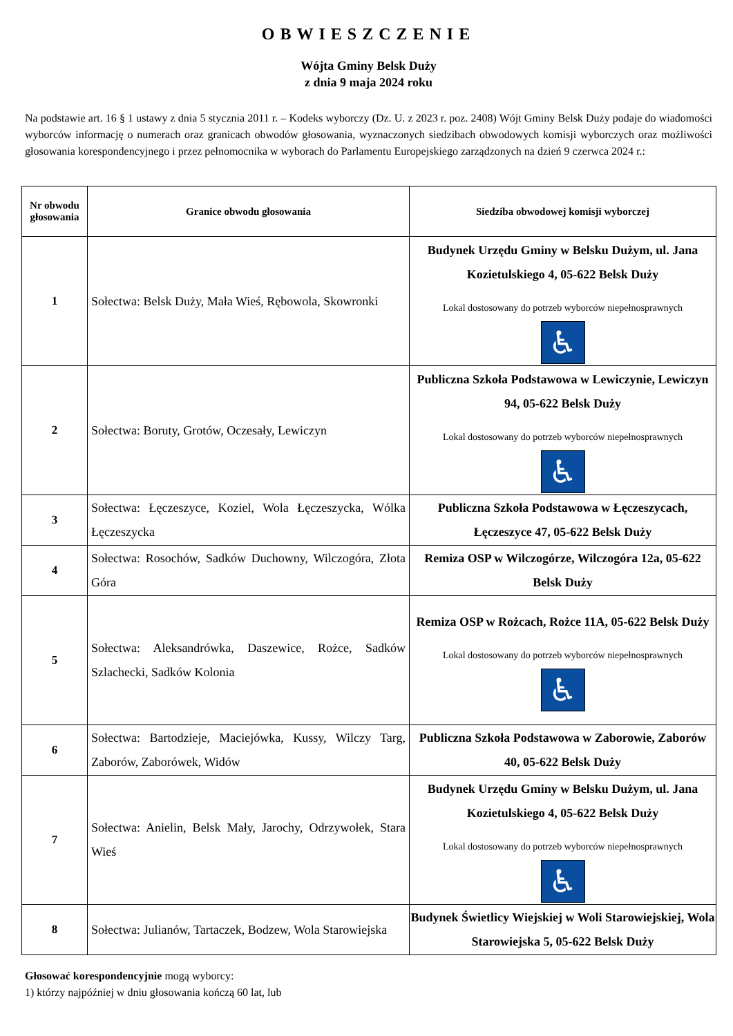OBWIESZCZENIE
Wójta Gminy Belsk Duży
z dnia 9 maja 2024 roku
Na podstawie art. 16 § 1 ustawy z dnia 5 stycznia 2011 r. – Kodeks wyborczy (Dz. U. z 2023 r. poz. 2408) Wójt Gminy Belsk Duży podaje do wiadomości wyborców informację o numerach oraz granicach obwodów głosowania, wyznaczonych siedzibach obwodowych komisji wyborczych oraz możliwości głosowania korespondencyjnego i przez pełnomocnika w wyborach do Parlamentu Europejskiego zarządzonych na dzień 9 czerwca 2024 r.:
| Nr obwodu głosowania | Granice obwodu głosowania | Siedziba obwodowej komisji wyborczej |
| --- | --- | --- |
| 1 | Sołectwa: Belsk Duży, Mała Wieś, Rębowola, Skowronki | Budynek Urzędu Gminy w Belsku Dużym, ul. Jana Kozietulskiego 4, 05-622 Belsk Duży Lokal dostosowany do potrzeb wyborców niepełnosprawnych ♿ |
| 2 | Sołectwa: Boruty, Grotów, Oczesały, Lewiczyn | Publiczna Szkoła Podstawowa w Lewiczynie, Lewiczyn 94, 05-622 Belsk Duży Lokal dostosowany do potrzeb wyborców niepełnosprawnych ♿ |
| 3 | Sołectwa: Łęczeszyce, Koziel, Wola Łęczeszycka, Wólka Łęczeszycka | Publiczna Szkoła Podstawowa w Łęczeszycach, Łęczeszyce 47, 05-622 Belsk Duży |
| 4 | Sołectwa: Rosochów, Sadków Duchowny, Wilczogóra, Złota Góra | Remiza OSP w Wilczogórze, Wilczogóra 12a, 05-622 Belsk Duży |
| 5 | Sołectwa: Aleksandrówka, Daszewice, Rożce, Sadków Szlachecki, Sadków Kolonia | Remiza OSP w Rożcach, Rożce 11A, 05-622 Belsk Duży Lokal dostosowany do potrzeb wyborców niepełnosprawnych ♿ |
| 6 | Sołectwa: Bartodzieje, Maciejówka, Kussy, Wilczy Targ, Zaborów, Zaborówek, Widów | Publiczna Szkoła Podstawowa w Zaborowie, Zaborów 40, 05-622 Belsk Duży |
| 7 | Sołectwa: Anielin, Belsk Mały, Jarochy, Odrzywołek, Stara Wieś | Budynek Urzędu Gminy w Belsku Dużym, ul. Jana Kozietulskiego 4, 05-622 Belsk Duży Lokal dostosowany do potrzeb wyborców niepełnosprawnych ♿ |
| 8 | Sołectwa: Julianów, Tartaczek, Bodzew, Wola Starowiejska | Budynek Świetlicy Wiejskiej w Woli Starowiejskiej, Wola Starowiejska 5, 05-622 Belsk Duży |
Głosować korespondencyjnie mogą wyborcy:
1) którzy najpóźniej w dniu głosowania kończą 60 lat, lub